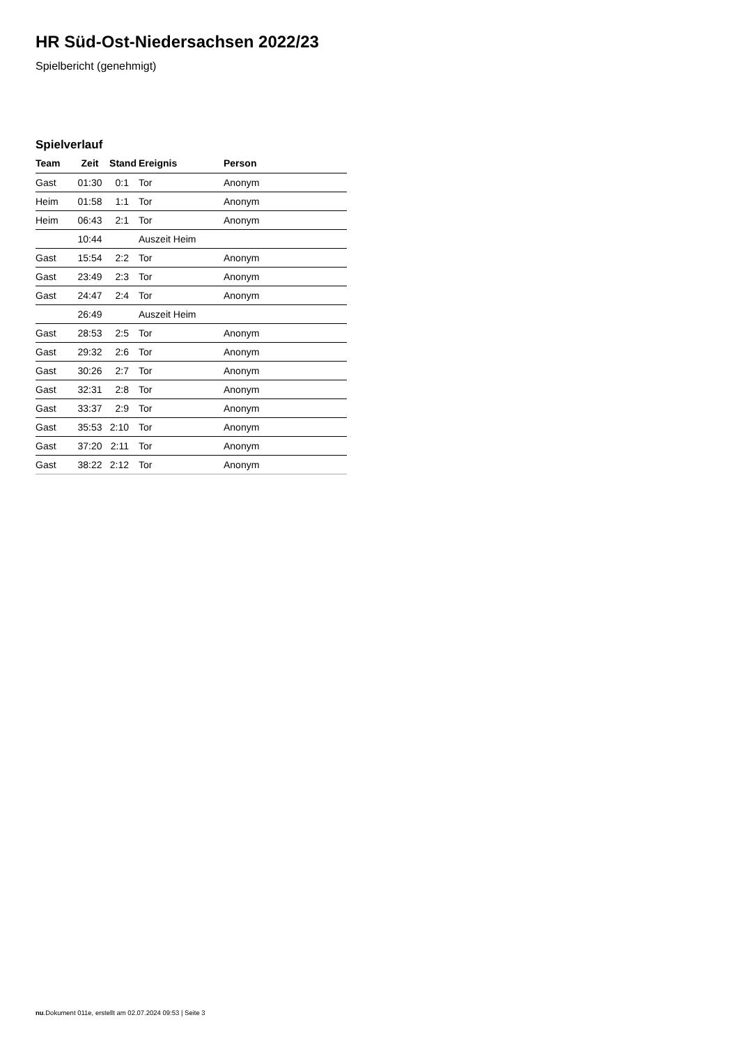HR Süd-Ost-Niedersachsen 2022/23
Spielbericht (genehmigt)
Spielverlauf
| Team | Zeit | Stand | Ereignis | Person |
| --- | --- | --- | --- | --- |
| Gast | 01:30 | 0:1 | Tor | Anonym |
| Heim | 01:58 | 1:1 | Tor | Anonym |
| Heim | 06:43 | 2:1 | Tor | Anonym |
| | 10:44 | | Auszeit Heim | |
| Gast | 15:54 | 2:2 | Tor | Anonym |
| Gast | 23:49 | 2:3 | Tor | Anonym |
| Gast | 24:47 | 2:4 | Tor | Anonym |
| | 26:49 | | Auszeit Heim | |
| Gast | 28:53 | 2:5 | Tor | Anonym |
| Gast | 29:32 | 2:6 | Tor | Anonym |
| Gast | 30:26 | 2:7 | Tor | Anonym |
| Gast | 32:31 | 2:8 | Tor | Anonym |
| Gast | 33:37 | 2:9 | Tor | Anonym |
| Gast | 35:53 | 2:10 | Tor | Anonym |
| Gast | 37:20 | 2:11 | Tor | Anonym |
| Gast | 38:22 | 2:12 | Tor | Anonym |
nu.Dokument 011e, erstellt am 02.07.2024 09:53 | Seite 3